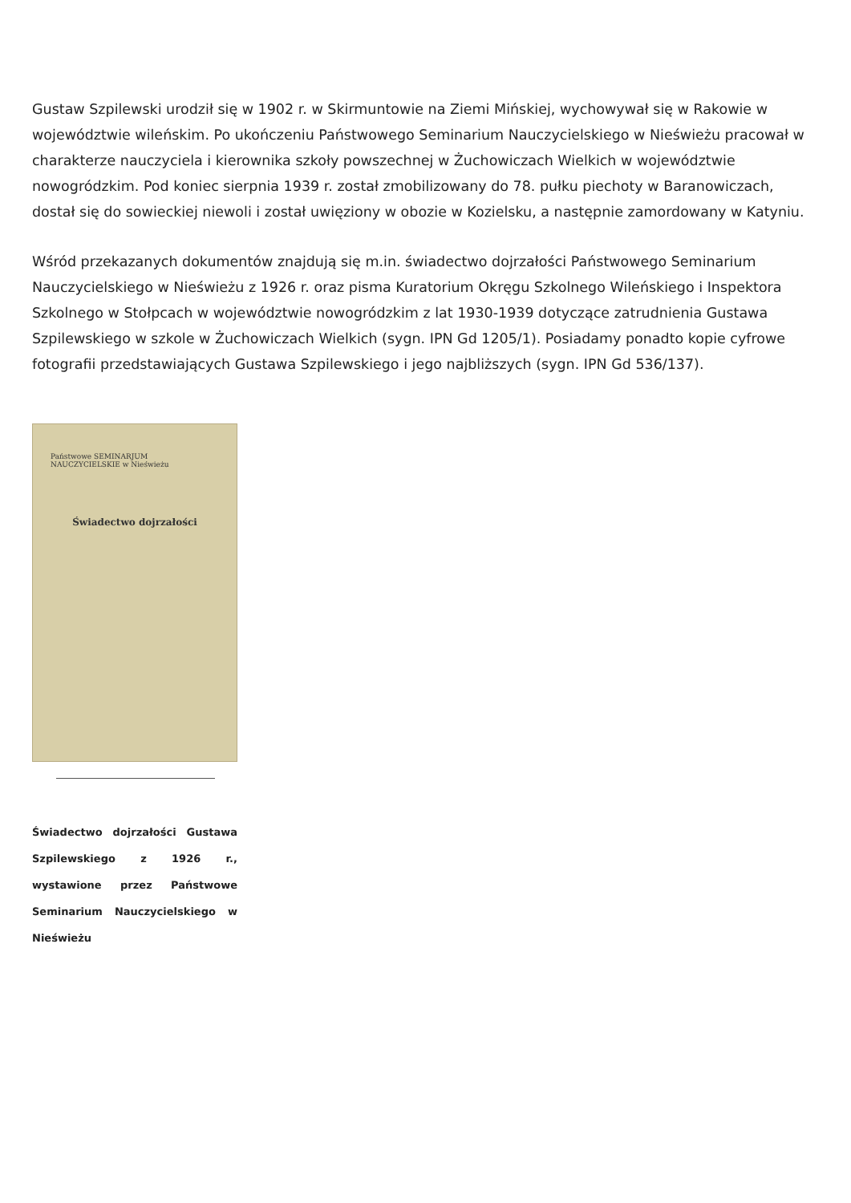Gustaw Szpilewski urodził się w 1902 r. w Skirmuntowie na Ziemi Mińskiej, wychowywał się w Rakowie w województwie wileńskim. Po ukończeniu Państwowego Seminarium Nauczycielskiego w Nieświeżu pracował w charakterze nauczyciela i kierownika szkoły powszechnej w Żuchowiczach Wielkich w województwie nowogródzkim. Pod koniec sierpnia 1939 r. został zmobilizowany do 78. pułku piechoty w Baranowiczach, dostał się do sowieckiej niewoli i został uwięziony w obozie w Kozielsku, a następnie zamordowany w Katyniu.
Wśród przekazanych dokumentów znajdują się m.in. świadectwo dojrzałości Państwowego Seminarium Nauczycielskiego w Nieświeżu z 1926 r. oraz pisma Kuratorium Okręgu Szkolnego Wileńskiego i Inspektora Szkolnego w Stołpcach w województwie nowogródzkim z lat 1930-1939 dotyczące zatrudnienia Gustawa Szpilewskiego w szkole w Żuchowiczach Wielkich (sygn. IPN Gd 1205/1). Posiadamy ponadto kopie cyfrowe fotografii przedstawiających Gustawa Szpilewskiego i jego najbliższych (sygn. IPN Gd 536/137).
Państwowe SEMINARJUM NAUCZYCIELSKIE w Nieświeżu
Świadectwo dojrzałości
Świadectwo dojrzałości Gustawa Szpilewskiego z 1926 r., wystawione przez Państwowe Seminarium Nauczycielskiego w Nieświeżu